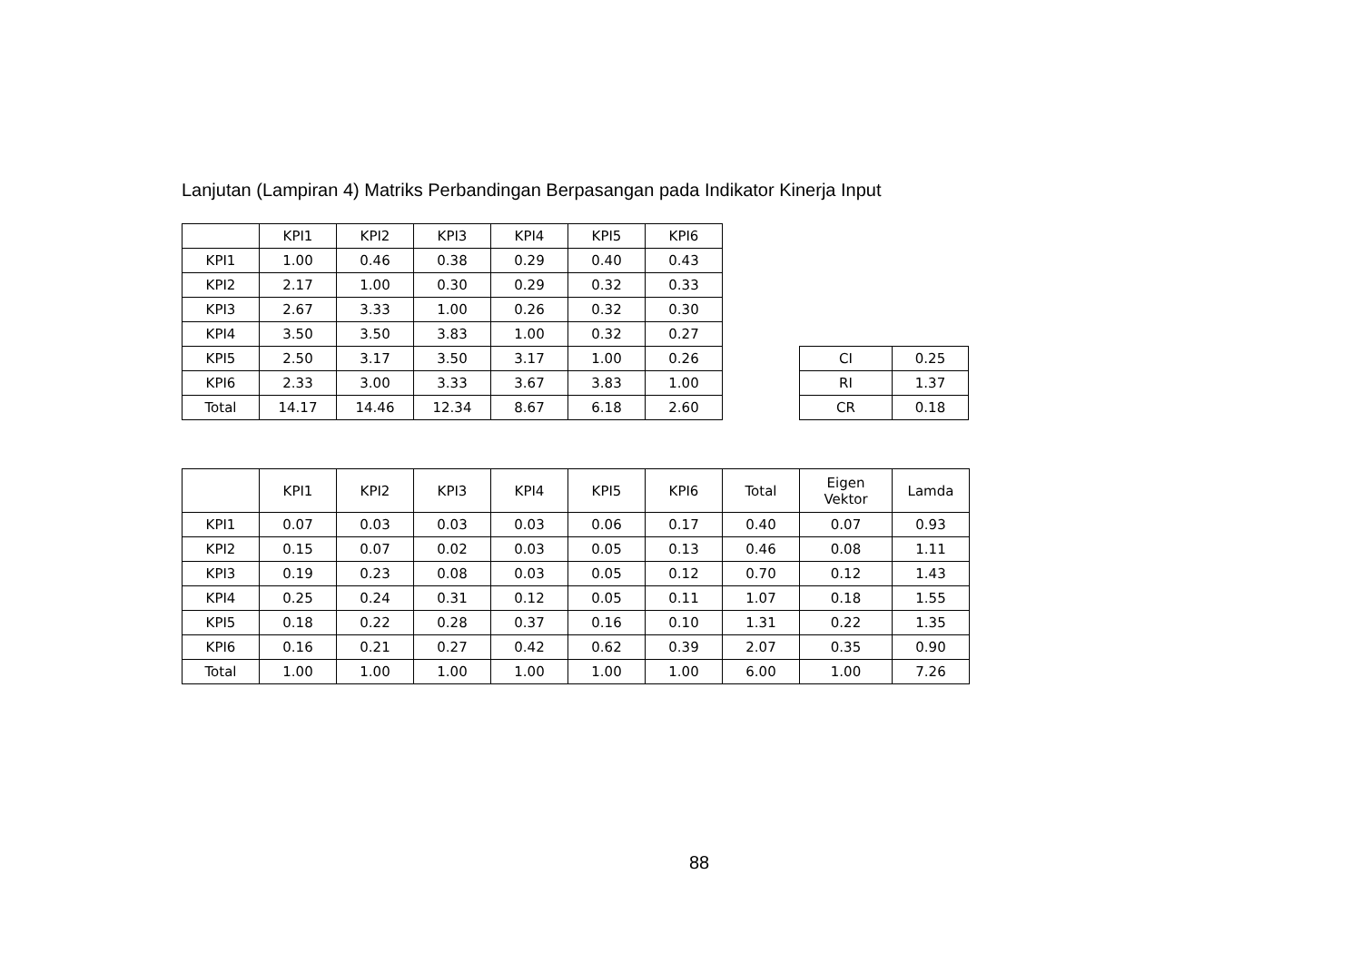Lanjutan (Lampiran 4) Matriks Perbandingan Berpasangan pada Indikator Kinerja Input
| | KPI1 | KPI2 | KPI3 | KPI4 | KPI5 | KPI6 |
| --- | --- | --- | --- | --- | --- | --- |
| KPI1 | 1.00 | 0.46 | 0.38 | 0.29 | 0.40 | 0.43 |
| KPI2 | 2.17 | 1.00 | 0.30 | 0.29 | 0.32 | 0.33 |
| KPI3 | 2.67 | 3.33 | 1.00 | 0.26 | 0.32 | 0.30 |
| KPI4 | 3.50 | 3.50 | 3.83 | 1.00 | 0.32 | 0.27 |
| KPI5 | 2.50 | 3.17 | 3.50 | 3.17 | 1.00 | 0.26 |
| KPI6 | 2.33 | 3.00 | 3.33 | 3.67 | 3.83 | 1.00 |
| Total | 14.17 | 14.46 | 12.34 | 8.67 | 6.18 | 2.60 |
| CI | 0.25 |
| RI | 1.37 |
| CR | 0.18 |
| | KPI1 | KPI2 | KPI3 | KPI4 | KPI5 | KPI6 | Total | Eigen Vektor | Lamda |
| --- | --- | --- | --- | --- | --- | --- | --- | --- | --- |
| KPI1 | 0.07 | 0.03 | 0.03 | 0.03 | 0.06 | 0.17 | 0.40 | 0.07 | 0.93 |
| KPI2 | 0.15 | 0.07 | 0.02 | 0.03 | 0.05 | 0.13 | 0.46 | 0.08 | 1.11 |
| KPI3 | 0.19 | 0.23 | 0.08 | 0.03 | 0.05 | 0.12 | 0.70 | 0.12 | 1.43 |
| KPI4 | 0.25 | 0.24 | 0.31 | 0.12 | 0.05 | 0.11 | 1.07 | 0.18 | 1.55 |
| KPI5 | 0.18 | 0.22 | 0.28 | 0.37 | 0.16 | 0.10 | 1.31 | 0.22 | 1.35 |
| KPI6 | 0.16 | 0.21 | 0.27 | 0.42 | 0.62 | 0.39 | 2.07 | 0.35 | 0.90 |
| Total | 1.00 | 1.00 | 1.00 | 1.00 | 1.00 | 1.00 | 6.00 | 1.00 | 7.26 |
88